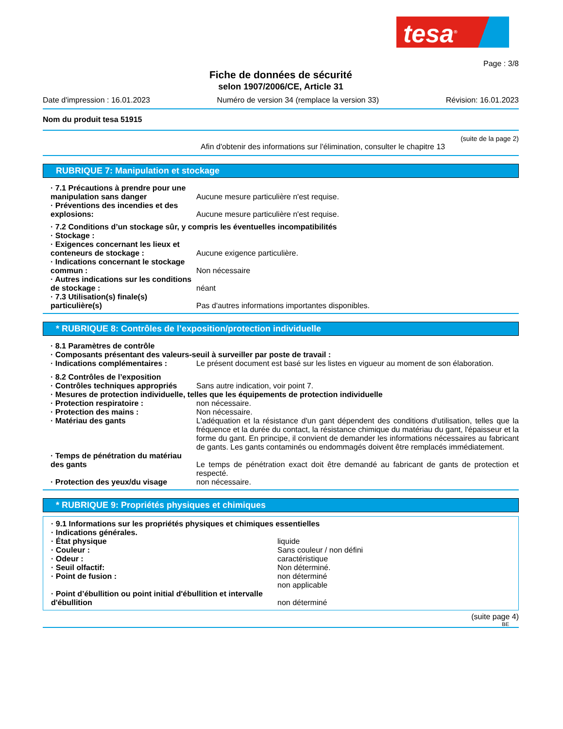tesa<sup>®</sup>
Page : 3/8
Fiche de données de sécurité
selon 1907/2006/CE, Article 31
Date d'impression : 16.01.2023 Numéro de version 34 (remplace la version 33) Révision: 16.01.2023
Nom du produit tesa 51915
(suite de la page 2)
Afin d'obtenir des informations sur l'élimination, consulter le chapitre 13
RUBRIQUE 7: Manipulation et stockage
· 7.1 Précautions à prendre pour une manipulation sans danger
Aucune mesure particulière n'est requise.
· Préventions des incendies et des explosions:
Aucune mesure particulière n'est requise.
· 7.2 Conditions d’un stockage sûr, y compris les éventuelles incompatibilités
· Stockage :
· Exigences concernant les lieux et conteneurs de stockage :
Aucune exigence particulière.
· Indications concernant le stockage commun :
Non nécessaire
· Autres indications sur les conditions de stockage :
néant
· 7.3 Utilisation(s) finale(s) particulière(s)
Pas d'autres informations importantes disponibles.
* RUBRIQUE 8: Contrôles de l’exposition/protection individuelle
· 8.1 Paramètres de contrôle
· Composants présentant des valeurs-seuil à surveiller par poste de travail :
· Indications complémentaires : Le présent document est basé sur les listes en vigueur au moment de son élaboration.
· 8.2 Contrôles de l’exposition
· Contrôles techniques appropriés
Sans autre indication, voir point 7.
· Mesures de protection individuelle, telles que les équipements de protection individuelle
· Protection respiratoire : non nécessaire.
· Protection des mains : Non nécessaire.
· Matériau des gants L'adéquation et la résistance d'un gant dépendent des conditions d'utilisation, telles que la fréquence et la durée du contact, la résistance chimique du matériau du gant, l'épaisseur et la forme du gant. En principe, il convient de demander les informations nécessaires au fabricant de gants. Les gants contaminés ou endommagés doivent être remplacés immédiatement.
· Temps de pénétration du matériau des gants
Le temps de pénétration exact doit être demandé au fabricant de gants de protection et respecté.
· Protection des yeux/du visage non nécessaire.
* RUBRIQUE 9: Propriétés physiques et chimiques
· 9.1 Informations sur les propriétés physiques et chimiques essentielles
· Indications générales.
· État physique liquide
· Couleur : Sans couleur / non défini
· Odeur : caractéristique
· Seuil olfactif: Non déterminé.
· Point de fusion : non déterminé
non applicable
· Point d’ébullition ou point initial d'ébullition et intervalle d'ébullition
non déterminé
(suite page 4)
BE